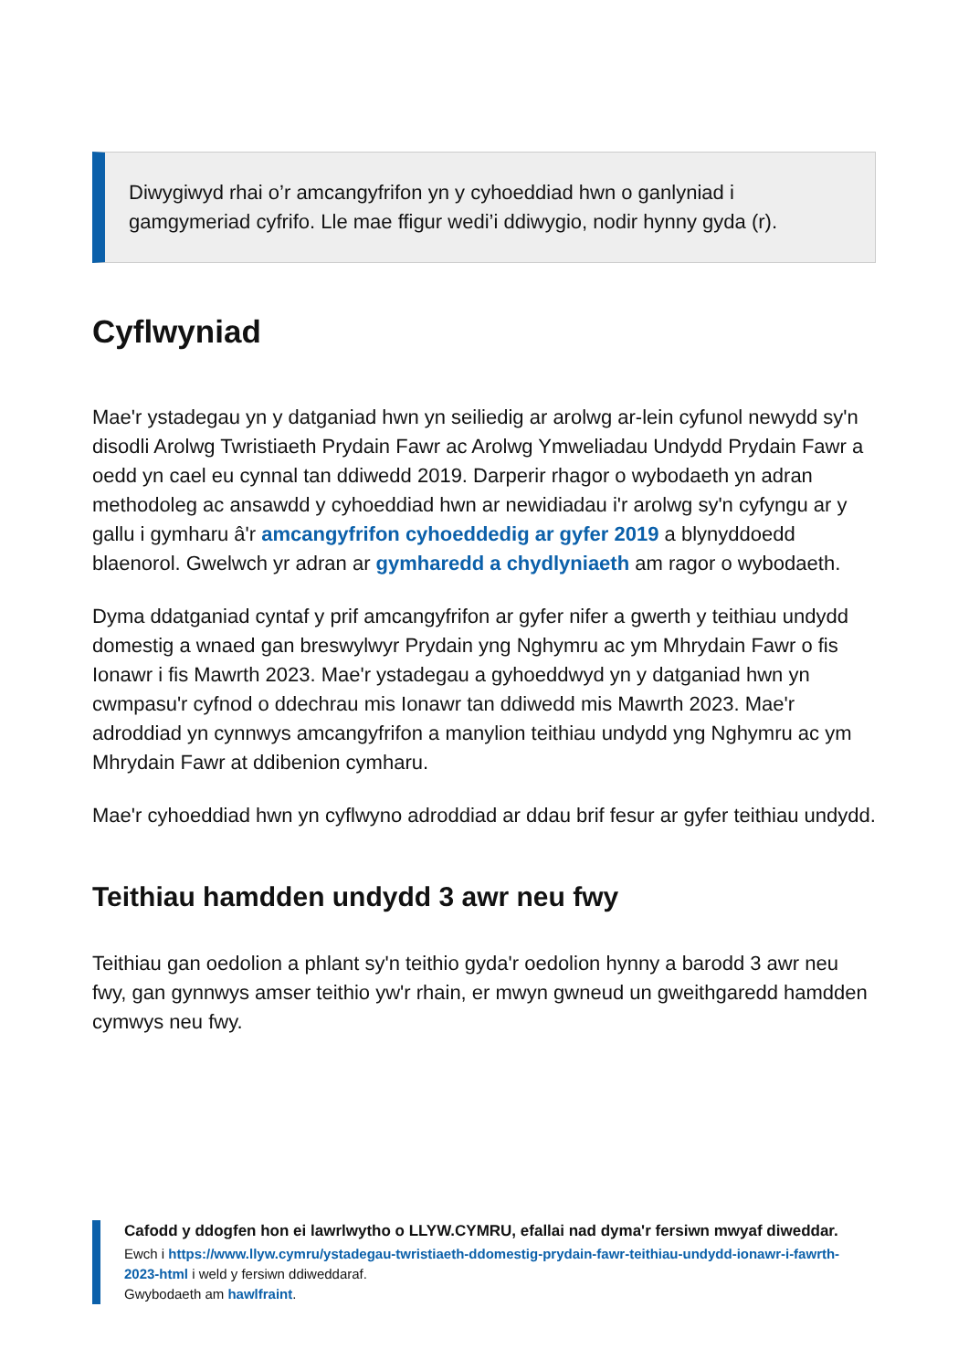Diwygiwyd rhai o’r amcangyfrifon yn y cyhoeddiad hwn o ganlyniad i gamgymeriad cyfrifo. Lle mae ffigur wedi’i ddiwygio, nodir hynny gyda (r).
Cyflwyniad
Mae'r ystadegau yn y datganiad hwn yn seiliedig ar arolwg ar-lein cyfunol newydd sy'n disodli Arolwg Twristiaeth Prydain Fawr ac Arolwg Ymweliadau Undydd Prydain Fawr a oedd yn cael eu cynnal tan ddiwedd 2019. Darperir rhagor o wybodaeth yn adran methodoleg ac ansawdd y cyhoeddiad hwn ar newidiadau i'r arolwg sy'n cyfyngu ar y gallu i gymharu â'r amcangyfrifon cyhoeddedig ar gyfer 2019 a blynyddoedd blaenorol. Gwelwch yr adran ar gymharedd a chydlyniaeth am ragor o wybodaeth.
Dyma ddatganiad cyntaf y prif amcangyfrifon ar gyfer nifer a gwerth y teithiau undydd domestig a wnaed gan breswylwyr Prydain yng Nghymru ac ym Mhrydain Fawr o fis Ionawr i fis Mawrth 2023. Mae'r ystadegau a gyhoeddwyd yn y datganiad hwn yn cwmpasu'r cyfnod o ddechrau mis Ionawr tan ddiwedd mis Mawrth 2023. Mae'r adroddiad yn cynnwys amcangyfrifon a manylion teithiau undydd yng Nghymru ac ym Mhrydain Fawr at ddibenion cymharu.
Mae'r cyhoeddiad hwn yn cyflwyno adroddiad ar ddau brif fesur ar gyfer teithiau undydd.
Teithiau hamdden undydd 3 awr neu fwy
Teithiau gan oedolion a phlant sy'n teithio gyda'r oedolion hynny a barodd 3 awr neu fwy, gan gynnwys amser teithio yw'r rhain, er mwyn gwneud un gweithgaredd hamdden cymwys neu fwy.
Cafodd y ddogfen hon ei lawrlwytho o LLYW.CYMRU, efallai nad dyma'r fersiwn mwyaf diweddar.
Ewch i https://www.llyw.cymru/ystadegau-twristiaeth-ddomestig-prydain-fawr-teithiau-undydd-ionawr-i-fawrth-2023-html i weld y fersiwn ddiweddaraf.
Gwybodaeth am hawlfraint.